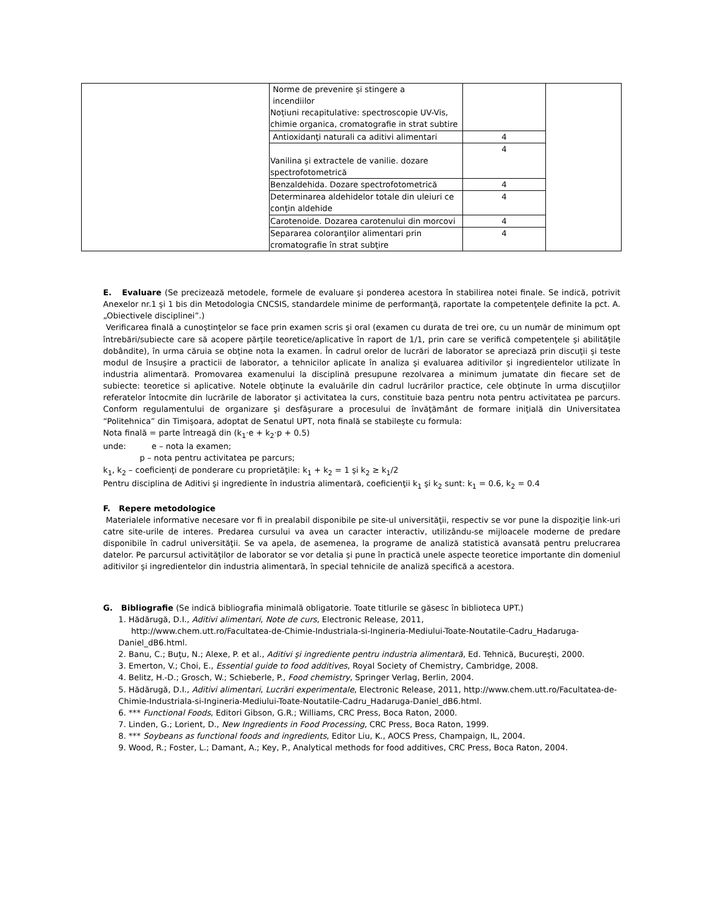| | Norme de prevenire și stingere a incendiilor Noțiuni recapitulative: spectroscopie UV-Vis, chimie organica, cromatografie in strat subtire | | |
| | Antioxidanţi naturali ca aditivi alimentari | 4 | |
| | Vanilina şi extractele de vanilie. dozare spectrofotometrică | 4 | |
| | Benzaldehida. Dozare spectrofotometrică | 4 | |
| | Determinarea aldehidelor totale din uleiuri ce conţin aldehide | 4 | |
| | Carotenoide. Dozarea carotenului din morcovi | 4 | |
| | Separarea coloranţilor alimentari prin cromatografie în strat subţire | 4 | |
E. Evaluare (Se precizează metodele, formele de evaluare şi ponderea acestora în stabilirea notei finale. Se indică, potrivit Anexelor nr.1 şi 1 bis din Metodologia CNCSIS, standardele minime de performanţă, raportate la competenţele definite la pct. A. „Obiectivele disciplinei”.)
Verificarea finală a cunoştinţelor se face prin examen scris şi oral (examen cu durata de trei ore, cu un număr de minimum opt întrebări/subiecte care să acopere părţile teoretice/aplicative în raport de 1/1, prin care se verifică competenţele şi abilităţile dobândite), în urma căruia se obţine nota la examen. În cadrul orelor de lucrări de laborator se apreciază prin discuţii şi teste modul de însuşire a practicii de laborator, a tehnicilor aplicate în analiza şi evaluarea aditivilor şi ingredientelor utilizate în industria alimentară. Promovarea examenului la disciplină presupune rezolvarea a minimum jumatate din fiecare set de subiecte: teoretice si aplicative. Notele obţinute la evaluările din cadrul lucrărilor practice, cele obţinute în urma discuţiilor referatelor întocmite din lucrările de laborator şi activitatea la curs, constituie baza pentru nota pentru activitatea pe parcurs. Conform regulamentului de organizare şi desfăşurare a procesului de învăţământ de formare iniţială din Universitatea “Politehnica” din Timişoara, adoptat de Senatul UPT, nota finală se stabileşte cu formula:
Nota finală = parte întreagă din (k<sub>1</sub>·e + k<sub>2</sub>·p + 0.5)
unde: e – nota la examen;
p – nota pentru activitatea pe parcurs;
k<sub>1</sub>, k<sub>2</sub> – coeficienţi de ponderare cu proprietăţile: k<sub>1</sub> + k<sub>2</sub> = 1 şi k<sub>2</sub> ≥ k<sub>1</sub>/2
Pentru disciplina de Aditivi şi ingrediente în industria alimentară, coeficienţii k<sub>1</sub> şi k<sub>2</sub> sunt: k<sub>1</sub> = 0.6, k<sub>2</sub> = 0.4
F. Repere metodologice
Materialele informative necesare vor fi in prealabil disponibile pe site-ul universităţii, respectiv se vor pune la dispoziţie link-uri catre site-urile de interes. Predarea cursului va avea un caracter interactiv, utilizându-se mijloacele moderne de predare disponibile în cadrul universităţii. Se va apela, de asemenea, la programe de analiză statistică avansată pentru prelucrarea datelor. Pe parcursul activităţilor de laborator se vor detalia şi pune în practică unele aspecte teoretice importante din domeniul aditivilor şi ingredientelor din industria alimentară, în special tehnicile de analiză specifică a acestora.
G. Bibliografie (Se indică bibliografia minimală obligatorie. Toate titlurile se găsesc în biblioteca UPT.)
1. Hădărugă, D.I., Aditivi alimentari, Note de curs, Electronic Release, 2011,
http://www.chem.utt.ro/Facultatea-de-Chimie-Industriala-si-Ingineria-Mediului-Toate-Noutatile-Cadru_Hadaruga-Daniel_dB6.html.
2. Banu, C.; Buţu, N.; Alexe, P. et al., Aditivi şi ingrediente pentru industria alimentară, Ed. Tehnică, Bucureşti, 2000.
3. Emerton, V.; Choi, E., Essential guide to food additives, Royal Society of Chemistry, Cambridge, 2008.
4. Belitz, H.-D.; Grosch, W.; Schieberle, P., Food chemistry, Springer Verlag, Berlin, 2004.
5. Hădărugă, D.I., Aditivi alimentari, Lucrări experimentale, Electronic Release, 2011, http://www.chem.utt.ro/Facultatea-de-Chimie-Industriala-si-Ingineria-Mediului-Toate-Noutatile-Cadru_Hadaruga-Daniel_dB6.html.
6. *** Functional Foods, Editori Gibson, G.R.; Williams, CRC Press, Boca Raton, 2000.
7. Linden, G.; Lorient, D., New Ingredients in Food Processing, CRC Press, Boca Raton, 1999.
8. *** Soybeans as functional foods and ingredients, Editor Liu, K., AOCS Press, Champaign, IL, 2004.
9. Wood, R.; Foster, L.; Damant, A.; Key, P., Analytical methods for food additives, CRC Press, Boca Raton, 2004.